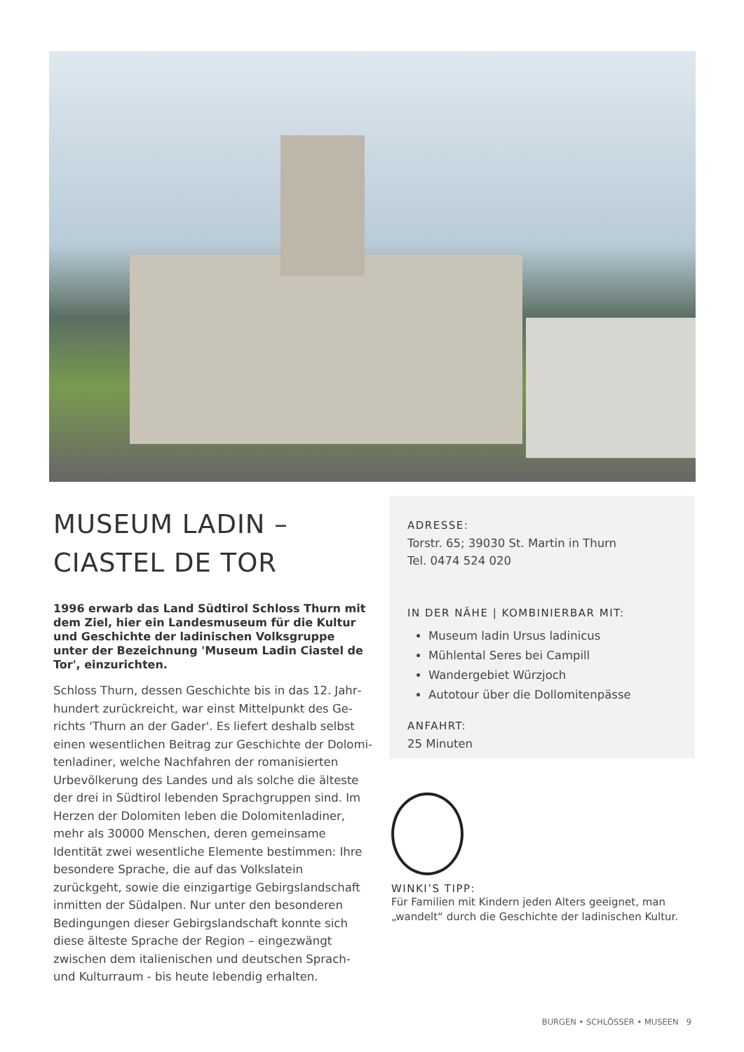MUSEUM LADIN –
CIASTEL DE TOR
1996 erwarb das Land Südtirol Schloss Thurn mit dem Ziel, hier ein Landesmuseum für die Kultur und Geschichte der ladinischen Volksgruppe unter der Bezeichnung 'Museum Ladin Ciastel de Tor', einzu­richten.
Schloss Thurn, dessen Geschichte bis in das 12. Jahr­hundert zurückreicht, war einst Mittelpunkt des Ge­richts 'Thurn an der Gader'. Es liefert deshalb selbst einen wesentlichen Beitrag zur Geschichte der Dolomi­tenladiner, welche Nachfahren der romanisierten Urbe­völkerung des Landes und als solche die älteste der drei in Südtirol lebenden Sprachgruppen sind. Im Herzen der Dolomiten leben die Dolomitenladiner, mehr als 30000 Menschen, deren gemeinsame Identität zwei we­sentliche Elemente bestimmen: Ihre besondere Spra­che, die auf das Volkslatein zurückgeht, sowie die ein­zigartige Gebirgslandschaft inmitten der Südalpen. Nur unter den besonderen Bedingungen dieser Gebirgs­landschaft konnte sich diese älteste Sprache der Regi­on – eingezwängt zwischen dem italienischen und deutschen Sprach- und Kulturraum - bis heute lebendig erhalten.
ADRESSE:
Torstr. 65; 39030 St. Martin in Thurn
Tel. 0474 524 020
IN DER NÄHE | KOMBINIERBAR MIT:
Museum ladin Ursus ladinicus
Mühlental Seres bei Campill
Wandergebiet Würzjoch
Autotour über die Dollomitenpässe
ANFAHRT:
25 Minuten
WINKI’S TIPP:
Für Familien mit Kindern jeden Alters geeignet, man „wandelt“ durch die Geschichte der ladinischen Kultur.
BURGEN • SCHLÖSSER • MUSEEN 9